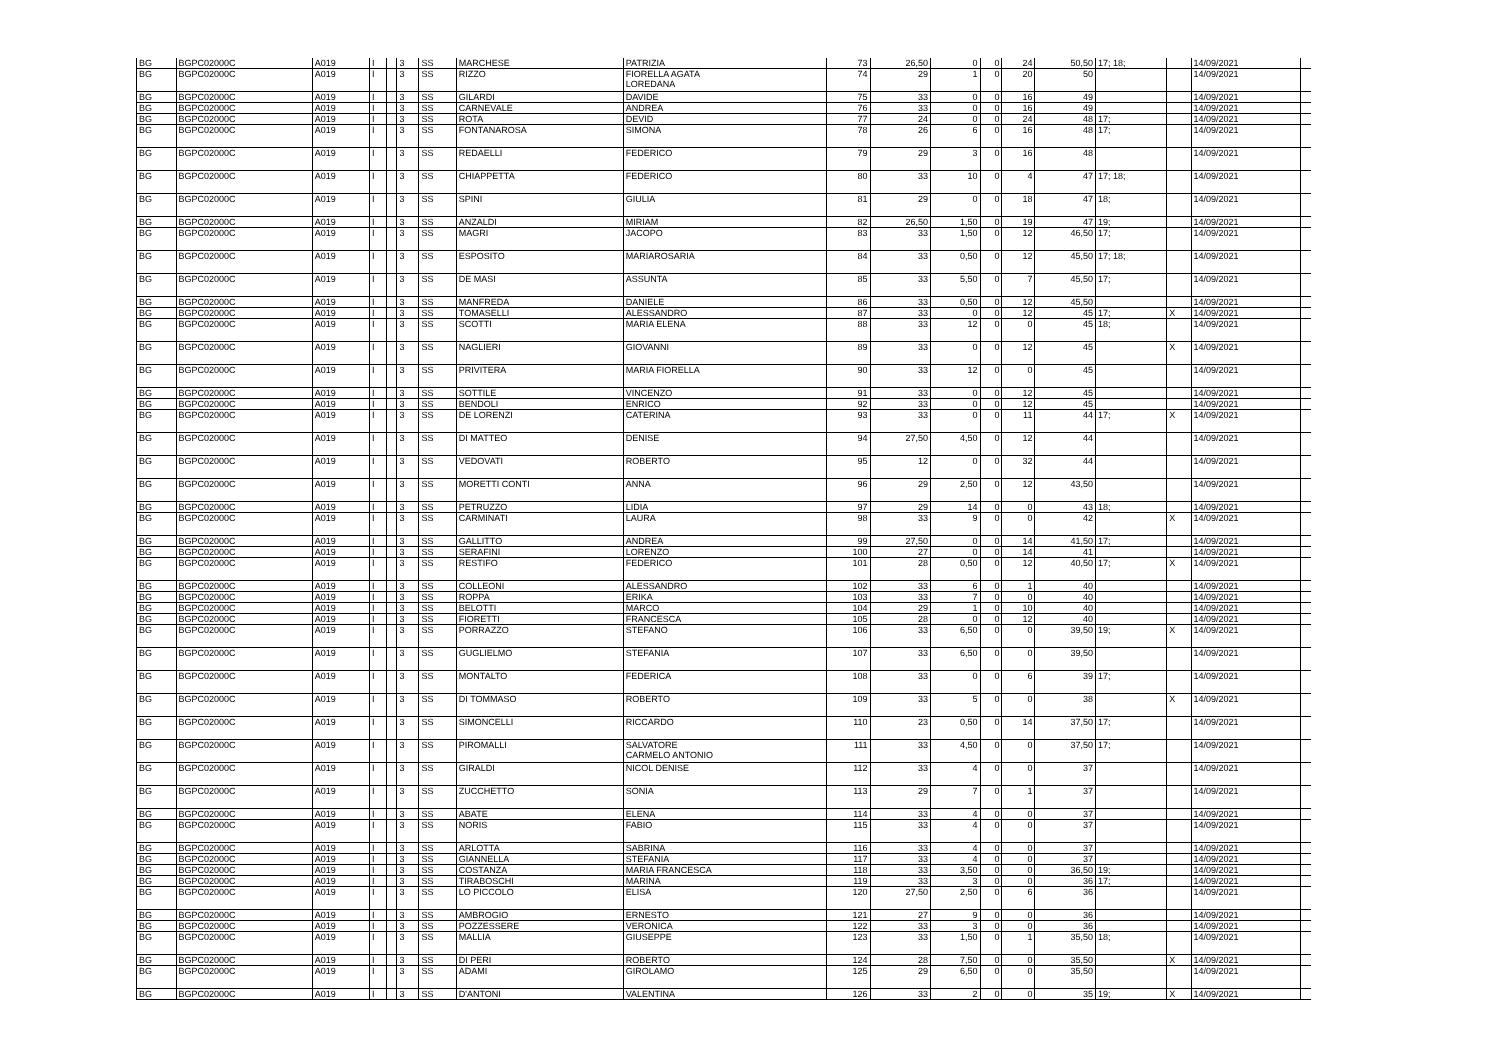| BG | BGPC02000C | A019 | I | | 3 | SS | MARCHESE | PATRIZIA | 73 | 26,50 | 0 | 0 | 24 | 50,50 | 17; 18; | | 14/09/2021 | |
| BG | BGPC02000C | A019 | I | | 3 | SS | RIZZO | FIORELLA AGATA LOREDANA | 74 | 29 | 1 | 0 | 20 | 50 | | | 14/09/2021 | |
| BG | BGPC02000C | A019 | I | | 3 | SS | GILARDI | DAVIDE | 75 | 33 | 0 | 0 | 16 | 49 | | | 14/09/2021 | |
| BG | BGPC02000C | A019 | I | | 3 | SS | CARNEVALE | ANDREA | 76 | 33 | 0 | 0 | 16 | 49 | | | 14/09/2021 | |
| BG | BGPC02000C | A019 | I | | 3 | SS | ROTA | DEVID | 77 | 24 | 0 | 0 | 24 | 48 | 17; | | 14/09/2021 | |
| BG | BGPC02000C | A019 | I | | 3 | SS | FONTANAROSA | SIMONA | 78 | 26 | 6 | 0 | 16 | 48 | 17; | | 14/09/2021 | |
| BG | BGPC02000C | A019 | I | | 3 | SS | REDAELLI | FEDERICO | 79 | 29 | 3 | 0 | 16 | 48 | | | 14/09/2021 | |
| BG | BGPC02000C | A019 | I | | 3 | SS | CHIAPPETTA | FEDERICO | 80 | 33 | 10 | 0 | 4 | 47 | 17; 18; | | 14/09/2021 | |
| BG | BGPC02000C | A019 | I | | 3 | SS | SPINI | GIULIA | 81 | 29 | 0 | 0 | 18 | 47 | 18; | | 14/09/2021 | |
| BG | BGPC02000C | A019 | I | | 3 | SS | ANZALDI | MIRIAM | 82 | 26,50 | 1,50 | 0 | 19 | 47 | 19; | | 14/09/2021 | |
| BG | BGPC02000C | A019 | I | | 3 | SS | MAGRI | JACOPO | 83 | 33 | 1,50 | 0 | 12 | 46,50 | 17; | | 14/09/2021 | |
| BG | BGPC02000C | A019 | I | | 3 | SS | ESPOSITO | MARIAROSARIA | 84 | 33 | 0,50 | 0 | 12 | 45,50 | 17; 18; | | 14/09/2021 | |
| BG | BGPC02000C | A019 | I | | 3 | SS | DE MASI | ASSUNTA | 85 | 33 | 5,50 | 0 | 7 | 45,50 | 17; | | 14/09/2021 | |
| BG | BGPC02000C | A019 | I | | 3 | SS | MANFREDA | DANIELE | 86 | 33 | 0,50 | 0 | 12 | 45,50 | | | 14/09/2021 | |
| BG | BGPC02000C | A019 | I | | 3 | SS | TOMASELLI | ALESSANDRO | 87 | 33 | 0 | 0 | 12 | 45 | 17; | X | 14/09/2021 | |
| BG | BGPC02000C | A019 | I | | 3 | SS | SCOTTI | MARIA ELENA | 88 | 33 | 12 | 0 | 0 | 45 | 18; | | 14/09/2021 | |
| BG | BGPC02000C | A019 | I | | 3 | SS | NAGLIERI | GIOVANNI | 89 | 33 | 0 | 0 | 12 | 45 | | X | 14/09/2021 | |
| BG | BGPC02000C | A019 | I | | 3 | SS | PRIVITERA | MARIA FIORELLA | 90 | 33 | 12 | 0 | 0 | 45 | | | 14/09/2021 | |
| BG | BGPC02000C | A019 | I | | 3 | SS | SOTTILE | VINCENZO | 91 | 33 | 0 | 0 | 12 | 45 | | | 14/09/2021 | |
| BG | BGPC02000C | A019 | I | | 3 | SS | BENDOLI | ENRICO | 92 | 33 | 0 | 0 | 12 | 45 | | | 14/09/2021 | |
| BG | BGPC02000C | A019 | I | | 3 | SS | DE LORENZI | CATERINA | 93 | 33 | 0 | 0 | 11 | 44 | 17; | X | 14/09/2021 | |
| BG | BGPC02000C | A019 | I | | 3 | SS | DI MATTEO | DENISE | 94 | 27,50 | 4,50 | 0 | 12 | 44 | | | 14/09/2021 | |
| BG | BGPC02000C | A019 | I | | 3 | SS | VEDOVATI | ROBERTO | 95 | 12 | 0 | 0 | 32 | 44 | | | 14/09/2021 | |
| BG | BGPC02000C | A019 | I | | 3 | SS | MORETTI CONTI | ANNA | 96 | 29 | 2,50 | 0 | 12 | 43,50 | | | 14/09/2021 | |
| BG | BGPC02000C | A019 | I | | 3 | SS | PETRUZZO | LIDIA | 97 | 29 | 14 | 0 | 0 | 43 | 18; | | 14/09/2021 | |
| BG | BGPC02000C | A019 | I | | 3 | SS | CARMINATI | LAURA | 98 | 33 | 9 | 0 | 0 | 42 | | X | 14/09/2021 | |
| BG | BGPC02000C | A019 | I | | 3 | SS | GALLITTO | ANDREA | 99 | 27,50 | 0 | 0 | 14 | 41,50 | 17; | | 14/09/2021 | |
| BG | BGPC02000C | A019 | I | | 3 | SS | SERAFINI | LORENZO | 100 | 27 | 0 | 0 | 14 | 41 | | | 14/09/2021 | |
| BG | BGPC02000C | A019 | I | | 3 | SS | RESTIFO | FEDERICO | 101 | 28 | 0,50 | 0 | 12 | 40,50 | 17; | X | 14/09/2021 | |
| BG | BGPC02000C | A019 | I | | 3 | SS | COLLEONI | ALESSANDRO | 102 | 33 | 6 | 0 | 1 | 40 | | | 14/09/2021 | |
| BG | BGPC02000C | A019 | I | | 3 | SS | ROPPA | ERIKA | 103 | 33 | 7 | 0 | 0 | 40 | | | 14/09/2021 | |
| BG | BGPC02000C | A019 | I | | 3 | SS | BELOTTI | MARCO | 104 | 29 | 1 | 0 | 10 | 40 | | | 14/09/2021 | |
| BG | BGPC02000C | A019 | I | | 3 | SS | FIORETTI | FRANCESCA | 105 | 28 | 0 | 0 | 12 | 40 | | | 14/09/2021 | |
| BG | BGPC02000C | A019 | I | | 3 | SS | PORRAZZO | STEFANO | 106 | 33 | 6,50 | 0 | 0 | 39,50 | 19; | X | 14/09/2021 | |
| BG | BGPC02000C | A019 | I | | 3 | SS | GUGLIELMO | STEFANIA | 107 | 33 | 6,50 | 0 | 0 | 39,50 | | | 14/09/2021 | |
| BG | BGPC02000C | A019 | I | | 3 | SS | MONTALTO | FEDERICA | 108 | 33 | 0 | 0 | 6 | 39 | 17; | | 14/09/2021 | |
| BG | BGPC02000C | A019 | I | | 3 | SS | DI TOMMASO | ROBERTO | 109 | 33 | 5 | 0 | 0 | 38 | | X | 14/09/2021 | |
| BG | BGPC02000C | A019 | I | | 3 | SS | SIMONCELLI | RICCARDO | 110 | 23 | 0,50 | 0 | 14 | 37,50 | 17; | | 14/09/2021 | |
| BG | BGPC02000C | A019 | I | | 3 | SS | PIROMALLI | SALVATORE CARMELO ANTONIO | 111 | 33 | 4,50 | 0 | 0 | 37,50 | 17; | | 14/09/2021 | |
| BG | BGPC02000C | A019 | I | | 3 | SS | GIRALDI | NICOL DENISE | 112 | 33 | 4 | 0 | 0 | 37 | | | 14/09/2021 | |
| BG | BGPC02000C | A019 | I | | 3 | SS | ZUCCHETTO | SONIA | 113 | 29 | 7 | 0 | 1 | 37 | | | 14/09/2021 | |
| BG | BGPC02000C | A019 | I | | 3 | SS | ABATE | ELENA | 114 | 33 | 4 | 0 | 0 | 37 | | | 14/09/2021 | |
| BG | BGPC02000C | A019 | I | | 3 | SS | NORIS | FABIO | 115 | 33 | 4 | 0 | 0 | 37 | | | 14/09/2021 | |
| BG | BGPC02000C | A019 | I | | 3 | SS | ARLOTTA | SABRINA | 116 | 33 | 4 | 0 | 0 | 37 | | | 14/09/2021 | |
| BG | BGPC02000C | A019 | I | | 3 | SS | GIANNELLA | STEFANIA | 117 | 33 | 4 | 0 | 0 | 37 | | | 14/09/2021 | |
| BG | BGPC02000C | A019 | I | | 3 | SS | COSTANZA | MARIA FRANCESCA | 118 | 33 | 3,50 | 0 | 0 | 36,50 | 19; | | 14/09/2021 | |
| BG | BGPC02000C | A019 | I | | 3 | SS | TIRABOSCHI | MARINA | 119 | 33 | 3 | 0 | 0 | 36 | 17; | | 14/09/2021 | |
| BG | BGPC02000C | A019 | I | | 3 | SS | LO PICCOLO | ELISA | 120 | 27,50 | 2,50 | 0 | 6 | 36 | | | 14/09/2021 | |
| BG | BGPC02000C | A019 | I | | 3 | SS | AMBROGIO | ERNESTO | 121 | 27 | 9 | 0 | 0 | 36 | | | 14/09/2021 | |
| BG | BGPC02000C | A019 | I | | 3 | SS | POZZESSERE | VERONICA | 122 | 33 | 3 | 0 | 0 | 36 | | | 14/09/2021 | |
| BG | BGPC02000C | A019 | I | | 3 | SS | MALLIA | GIUSEPPE | 123 | 33 | 1,50 | 0 | 1 | 35,50 | 18; | | 14/09/2021 | |
| BG | BGPC02000C | A019 | I | | 3 | SS | DI PERI | ROBERTO | 124 | 28 | 7,50 | 0 | 0 | 35,50 | | X | 14/09/2021 | |
| BG | BGPC02000C | A019 | I | | 3 | SS | ADAMI | GIROLAMO | 125 | 29 | 6,50 | 0 | 0 | 35,50 | | | 14/09/2021 | |
| BG | BGPC02000C | A019 | I | | 3 | SS | D'ANTONI | VALENTINA | 126 | 33 | 2 | 0 | 0 | 35 | 19; | X | 14/09/2021 | |